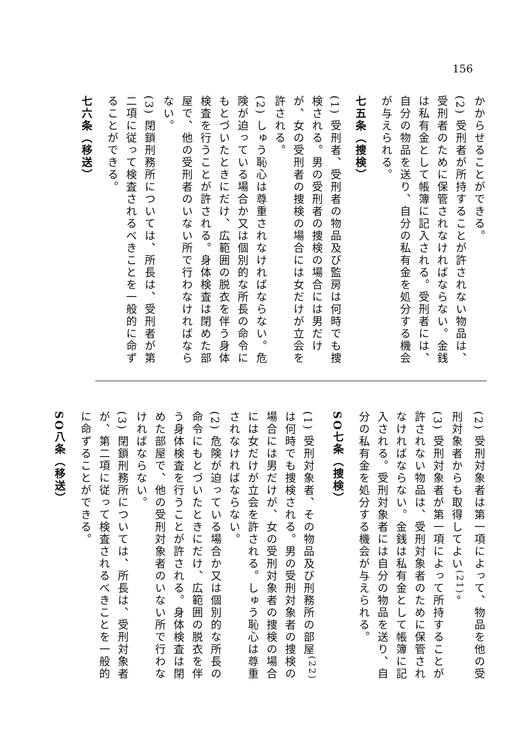156
かからせることができる。
(2) 受刑者が所持することが許されない物品は、受刑者のために保管されなければならない。金銭は私有金として帳簿に記入される。受刑者には、自分の物品を送り、自分の私有金を処分する機会が与えられる。
七五条（捜検）
(1) 受刑者、受刑者の物品及び監房は何時でも捜検される。男の受刑者の捜検の場合には男だけが、女の受刑者の捜検の場合には女だけが立会を許される。
(2) しゅう恥心は尊重されなければならない。危険が迫っている場合か又は個別的な所長の命令にもとづいたときにだけ、広範囲の脱衣を伴う身体検査を行うことが許される。身体検査は閉めた部屋で、他の受刑者のいない所で行わなければならない。
(3) 閉鎖刑務所については、所長は、受刑者が第二項に従って検査されるべきことを一般的に命ずることができる。
七六条（移送）
(2) 受刑対象者は第一項によって、物品を他の受刑対象者からも取得してよい<sup>(21)</sup>。
(3) 受刑対象者が第一項によって所持することが許されない物品は、受刑対象者のために保管されなければならない。金銭は私有金として帳簿に記入される。受刑対象者には自分の物品を送り、自分の私有金を処分する機会が与えられる。
SO七条（捜検）
(1) 受刑対象者、その物品及び刑務所の部屋<sup>(22)</sup>は何時でも捜検される。男の受刑対象者の捜検の場合には男だけが、女の受刑対象者の捜検の場合には女だけが立会を許される。しゅう恥心は尊重されなければならない。
(2) 危険が迫っている場合か又は個別的な所長の命令にもとづいたときにだけ、広範囲の脱衣を伴う身体検査を行うことが許される。身体検査は閉めた部屋で、他の受刑対象者のいない所で行わなければならない。
(3) 閉鎖刑務所については、所長は、受刑対象者が、第二項に従って検査されるべきことを一般的に命ずることができる。
SO八条（移送）